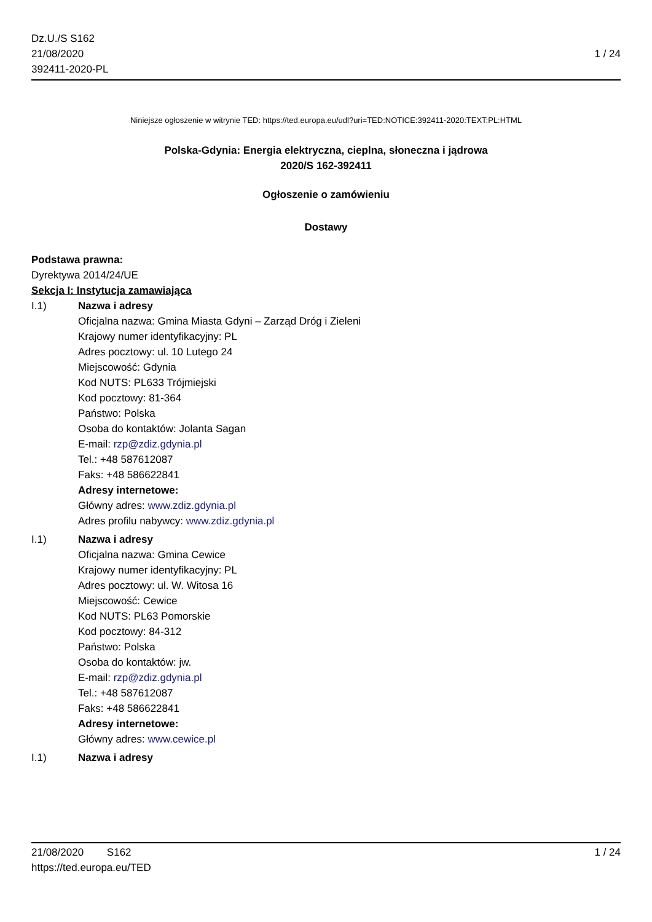Dz.U./S S162
21/08/2020
392411-2020-PL
1 / 24
Niniejsze ogłoszenie w witrynie TED: https://ted.europa.eu/udl?uri=TED:NOTICE:392411-2020:TEXT:PL:HTML
Polska-Gdynia: Energia elektryczna, cieplna, słoneczna i jądrowa
2020/S 162-392411
Ogłoszenie o zamówieniu
Dostawy
Podstawa prawna:
Dyrektywa 2014/24/UE
Sekcja I: Instytucja zamawiająca
I.1) Nazwa i adresy
Oficjalna nazwa: Gmina Miasta Gdyni – Zarząd Dróg i Zieleni
Krajowy numer identyfikacyjny: PL
Adres pocztowy: ul. 10 Lutego 24
Miejscowość: Gdynia
Kod NUTS: PL633 Trójmiejski
Kod pocztowy: 81-364
Państwo: Polska
Osoba do kontaktów: Jolanta Sagan
E-mail: rzp@zdiz.gdynia.pl
Tel.: +48 587612087
Faks: +48 586622841
Adresy internetowe:
Główny adres: www.zdiz.gdynia.pl
Adres profilu nabywcy: www.zdiz.gdynia.pl
I.1) Nazwa i adresy
Oficjalna nazwa: Gmina Cewice
Krajowy numer identyfikacyjny: PL
Adres pocztowy: ul. W. Witosa 16
Miejscowość: Cewice
Kod NUTS: PL63 Pomorskie
Kod pocztowy: 84-312
Państwo: Polska
Osoba do kontaktów: jw.
E-mail: rzp@zdiz.gdynia.pl
Tel.: +48 587612087
Faks: +48 586622841
Adresy internetowe:
Główny adres: www.cewice.pl
I.1) Nazwa i adresy
21/08/2020 S162
https://ted.europa.eu/TED
1 / 24